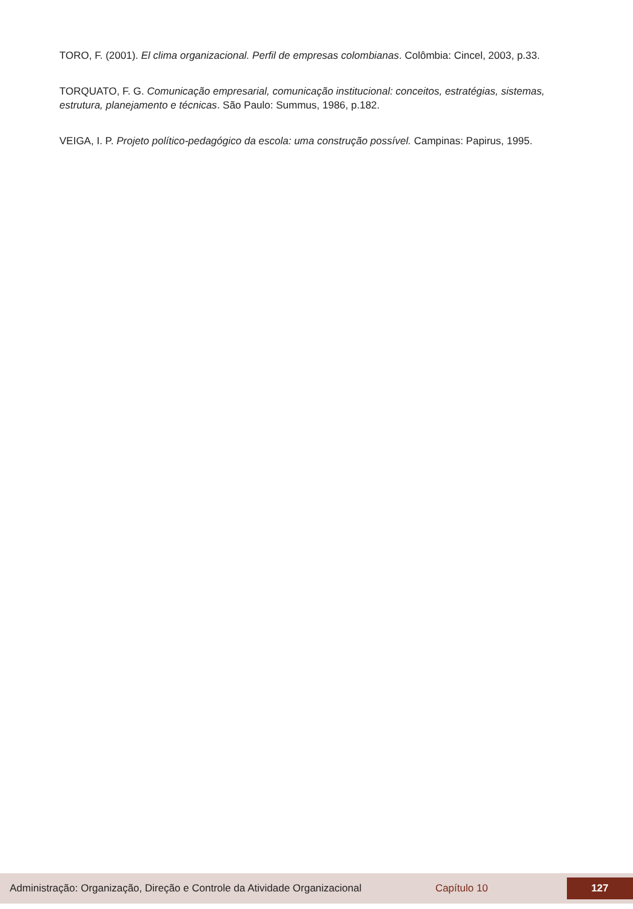TORO, F. (2001). El clima organizacional. Perfil de empresas colombianas. Colômbia: Cincel, 2003, p.33.
TORQUATO, F. G. Comunicação empresarial, comunicação institucional: conceitos, estratégias, sistemas, estrutura, planejamento e técnicas. São Paulo: Summus, 1986, p.182.
VEIGA, I. P. Projeto político-pedagógico da escola: uma construção possível. Campinas: Papirus, 1995.
Administração: Organização, Direção e Controle da Atividade Organizacional Capítulo 10 127